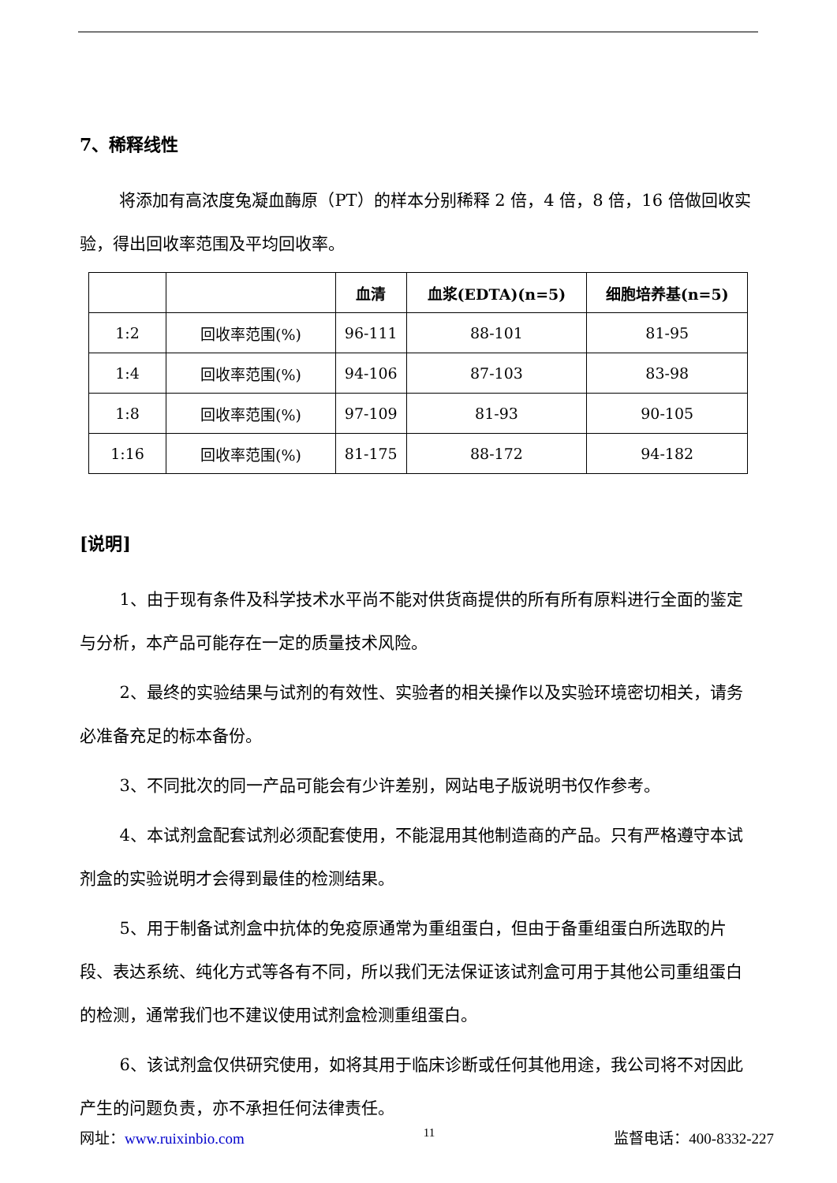7、稀释线性
将添加有高浓度兔凝血酶原（PT）的样本分别稀释 2 倍，4 倍，8 倍，16 倍做回收实验，得出回收率范围及平均回收率。
| | | 血清 | 血浆(EDTA)(n=5) | 细胞培养基(n=5) |
| --- | --- | --- | --- | --- |
| 1:2 | 回收率范围(%) | 96-111 | 88-101 | 81-95 |
| 1:4 | 回收率范围(%) | 94-106 | 87-103 | 83-98 |
| 1:8 | 回收率范围(%) | 97-109 | 81-93 | 90-105 |
| 1:16 | 回收率范围(%) | 81-175 | 88-172 | 94-182 |
[说明]
1、由于现有条件及科学技术水平尚不能对供货商提供的所有所有原料进行全面的鉴定与分析，本产品可能存在一定的质量技术风险。
2、最终的实验结果与试剂的有效性、实验者的相关操作以及实验环境密切相关，请务必准备充足的标本备份。
3、不同批次的同一产品可能会有少许差别，网站电子版说明书仅作参考。
4、本试剂盒配套试剂必须配套使用，不能混用其他制造商的产品。只有严格遵守本试剂盒的实验说明才会得到最佳的检测结果。
5、用于制备试剂盒中抗体的免疫原通常为重组蛋白，但由于备重组蛋白所选取的片段、表达系统、纯化方式等各有不同，所以我们无法保证该试剂盒可用于其他公司重组蛋白的检测，通常我们也不建议使用试剂盒检测重组蛋白。
6、该试剂盒仅供研究使用，如将其用于临床诊断或任何其他用途，我公司将不对因此产生的问题负责，亦不承担任何法律责任。
网址：www.ruixinbio.com 11 监督电话：400-8332-227